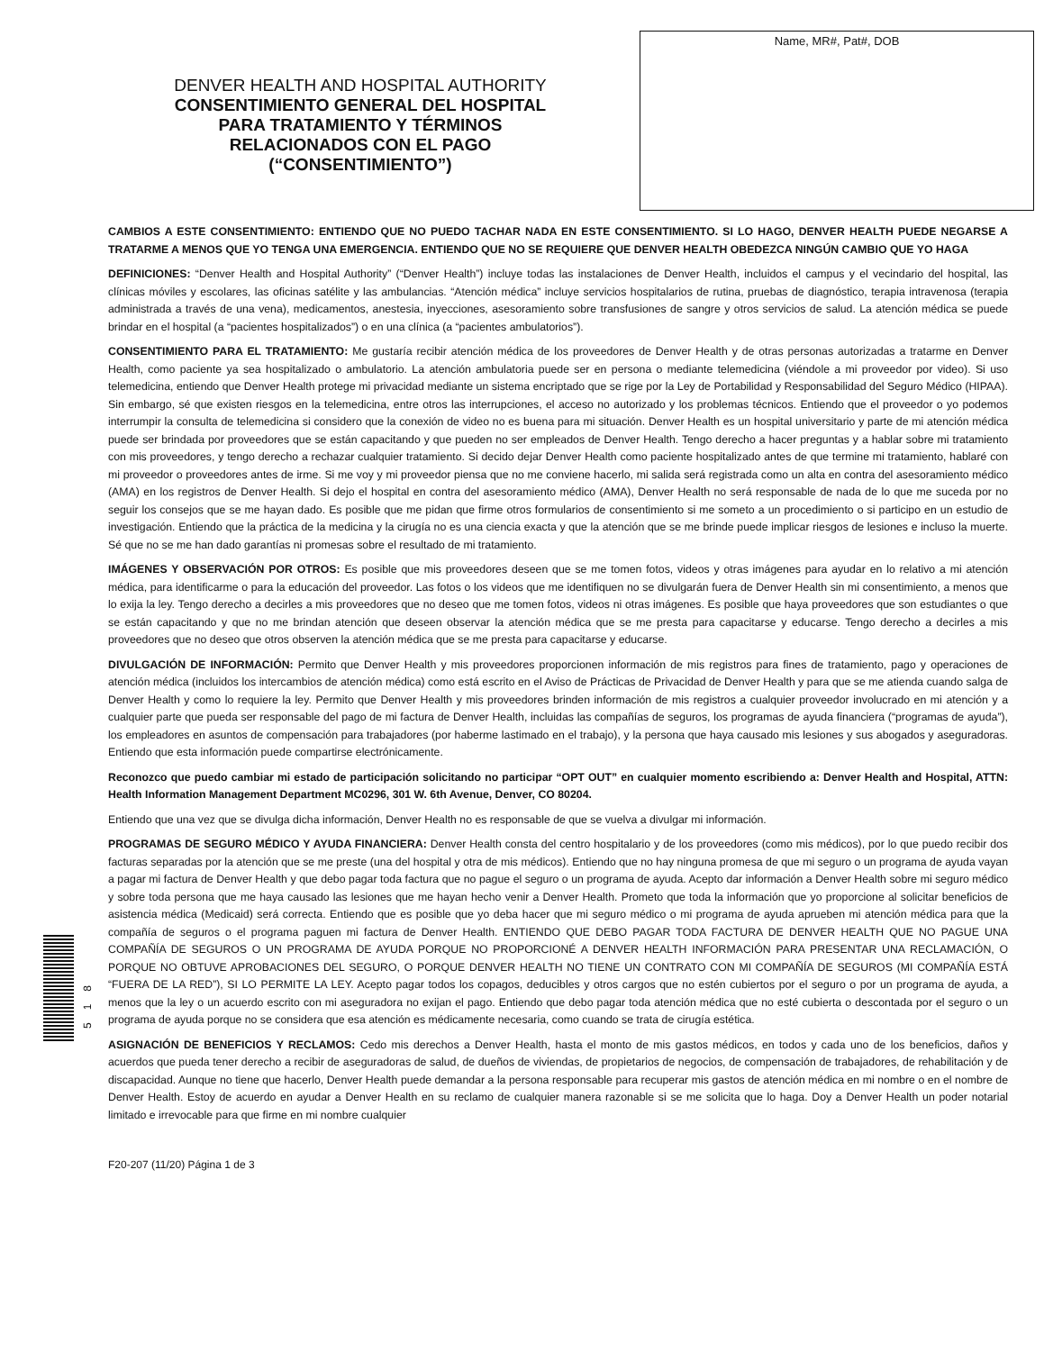DENVER HEALTH AND HOSPITAL AUTHORITY
CONSENTIMIENTO GENERAL DEL HOSPITAL
PARA TRATAMIENTO Y TÉRMINOS
RELACIONADOS CON EL PAGO
(“CONSENTIMIENTO”)
Name, MR#, Pat#, DOB
CAMBIOS A ESTE CONSENTIMIENTO: ENTIENDO QUE NO PUEDO TACHAR NADA EN ESTE CONSENTIMIENTO. SI LO HAGO, DENVER HEALTH PUEDE NEGARSE A TRATARME A MENOS QUE YO TENGA UNA EMERGENCIA. ENTIENDO QUE NO SE REQUIERE QUE DENVER HEALTH OBEDEZCA NINGÚN CAMBIO QUE YO HAGA
DEFINICIONES: “Denver Health and Hospital Authority” (“Denver Health”) incluye todas las instalaciones de Denver Health, incluidos el campus y el vecindario del hospital, las clínicas móviles y escolares, las oficinas satélite y las ambulancias. “Atención médica” incluye servicios hospitalarios de rutina, pruebas de diagnóstico, terapia intravenosa (terapia administrada a través de una vena), medicamentos, anestesia, inyecciones, asesoramiento sobre transfusiones de sangre y otros servicios de salud. La atención médica se puede brindar en el hospital (a “pacientes hospitalizados”) o en una clínica (a “pacientes ambulatorios”).
CONSENTIMIENTO PARA EL TRATAMIENTO: Me gustaría recibir atención médica de los proveedores de Denver Health y de otras personas autorizadas a tratarme en Denver Health, como paciente ya sea hospitalizado o ambulatorio. La atención ambulatoria puede ser en persona o mediante telemedicina (viéndole a mi proveedor por video). Si uso telemedicina, entiendo que Denver Health protege mi privacidad mediante un sistema encriptado que se rige por la Ley de Portabilidad y Responsabilidad del Seguro Médico (HIPAA). Sin embargo, sé que existen riesgos en la telemedicina, entre otros las interrupciones, el acceso no autorizado y los problemas técnicos. Entiendo que el proveedor o yo podemos interrumpir la consulta de telemedicina si considero que la conexión de video no es buena para mi situación. Denver Health es un hospital universitario y parte de mi atención médica puede ser brindada por proveedores que se están capacitando y que pueden no ser empleados de Denver Health. Tengo derecho a hacer preguntas y a hablar sobre mi tratamiento con mis proveedores, y tengo derecho a rechazar cualquier tratamiento. Si decido dejar Denver Health como paciente hospitalizado antes de que termine mi tratamiento, hablaré con mi proveedor o proveedores antes de irme. Si me voy y mi proveedor piensa que no me conviene hacerlo, mi salida será registrada como un alta en contra del asesoramiento médico (AMA) en los registros de Denver Health. Si dejo el hospital en contra del asesoramiento médico (AMA), Denver Health no será responsable de nada de lo que me suceda por no seguir los consejos que se me hayan dado. Es posible que me pidan que firme otros formularios de consentimiento si me someto a un procedimiento o si participo en un estudio de investigación. Entiendo que la práctica de la medicina y la cirugía no es una ciencia exacta y que la atención que se me brinde puede implicar riesgos de lesiones e incluso la muerte. Sé que no se me han dado garantías ni promesas sobre el resultado de mi tratamiento.
IMÁGENES Y OBSERVACIÓN POR OTROS: Es posible que mis proveedores deseen que se me tomen fotos, videos y otras imágenes para ayudar en lo relativo a mi atención médica, para identificarme o para la educación del proveedor. Las fotos o los videos que me identifiquen no se divulgarán fuera de Denver Health sin mi consentimiento, a menos que lo exija la ley. Tengo derecho a decirles a mis proveedores que no deseo que me tomen fotos, videos ni otras imágenes. Es posible que haya proveedores que son estudiantes o que se están capacitando y que no me brindan atención que deseen observar la atención médica que se me presta para capacitarse y educarse. Tengo derecho a decirles a mis proveedores que no deseo que otros observen la atención médica que se me presta para capacitarse y educarse.
DIVULGACIÓN DE INFORMACIÓN: Permito que Denver Health y mis proveedores proporcionen información de mis registros para fines de tratamiento, pago y operaciones de atención médica (incluidos los intercambios de atención médica) como está escrito en el Aviso de Prácticas de Privacidad de Denver Health y para que se me atienda cuando salga de Denver Health y como lo requiere la ley. Permito que Denver Health y mis proveedores brinden información de mis registros a cualquier proveedor involucrado en mi atención y a cualquier parte que pueda ser responsable del pago de mi factura de Denver Health, incluidas las compañías de seguros, los programas de ayuda financiera (“programas de ayuda”), los empleadores en asuntos de compensación para trabajadores (por haberme lastimado en el trabajo), y la persona que haya causado mis lesiones y sus abogados y aseguradoras. Entiendo que esta información puede compartirse electrónicamente.
Reconozco que puedo cambiar mi estado de participación solicitando no participar “OPT OUT” en cualquier momento escribiendo a: Denver Health and Hospital, ATTN: Health Information Management Department MC0296, 301 W. 6th Avenue, Denver, CO 80204.
Entiendo que una vez que se divulga dicha información, Denver Health no es responsable de que se vuelva a divulgar mi información.
PROGRAMAS DE SEGURO MÉDICO Y AYUDA FINANCIERA: Denver Health consta del centro hospitalario y de los proveedores (como mis médicos), por lo que puedo recibir dos facturas separadas por la atención que se me preste (una del hospital y otra de mis médicos). Entiendo que no hay ninguna promesa de que mi seguro o un programa de ayuda vayan a pagar mi factura de Denver Health y que debo pagar toda factura que no pague el seguro o un programa de ayuda. Acepto dar información a Denver Health sobre mi seguro médico y sobre toda persona que me haya causado las lesiones que me hayan hecho venir a Denver Health. Prometo que toda la información que yo proporcione al solicitar beneficios de asistencia médica (Medicaid) será correcta. Entiendo que es posible que yo deba hacer que mi seguro médico o mi programa de ayuda aprueben mi atención médica para que la compañía de seguros o el programa paguen mi factura de Denver Health. ENTIENDO QUE DEBO PAGAR TODA FACTURA DE DENVER HEALTH QUE NO PAGUE UNA COMPAÑÍA DE SEGUROS O UN PROGRAMA DE AYUDA PORQUE NO PROPORCIONÉ A DENVER HEALTH INFORMACIÓN PARA PRESENTAR UNA RECLAMACIÓN, O PORQUE NO OBTUVE APROBACIONES DEL SEGURO, O PORQUE DENVER HEALTH NO TIENE UN CONTRATO CON MI COMPAÑÍA DE SEGUROS (MI COMPAÑÍA ESTÁ “FUERA DE LA RED”), SI LO PERMITE LA LEY. Acepto pagar todos los copagos, deducibles y otros cargos que no estén cubiertos por el seguro o por un programa de ayuda, a menos que la ley o un acuerdo escrito con mi aseguradora no exijan el pago. Entiendo que debo pagar toda atención médica que no esté cubierta o descontada por el seguro o un programa de ayuda porque no se considera que esa atención es médicamente necesaria, como cuando se trata de cirugía estética.
ASIGNACIÓN DE BENEFICIOS Y RECLAMOS: Cedo mis derechos a Denver Health, hasta el monto de mis gastos médicos, en todos y cada uno de los beneficios, daños y acuerdos que pueda tener derecho a recibir de aseguradoras de salud, de dueños de viviendas, de propietarios de negocios, de compensación de trabajadores, de rehabilitación y de discapacidad. Aunque no tiene que hacerlo, Denver Health puede demandar a la persona responsable para recuperar mis gastos de atención médica en mi nombre o en el nombre de Denver Health. Estoy de acuerdo en ayudar a Denver Health en su reclamo de cualquier manera razonable si se me solicita que lo haga. Doy a Denver Health un poder notarial limitado e irrevocable para que firme en mi nombre cualquier
F20-207 (11/20) Página 1 de 3
518